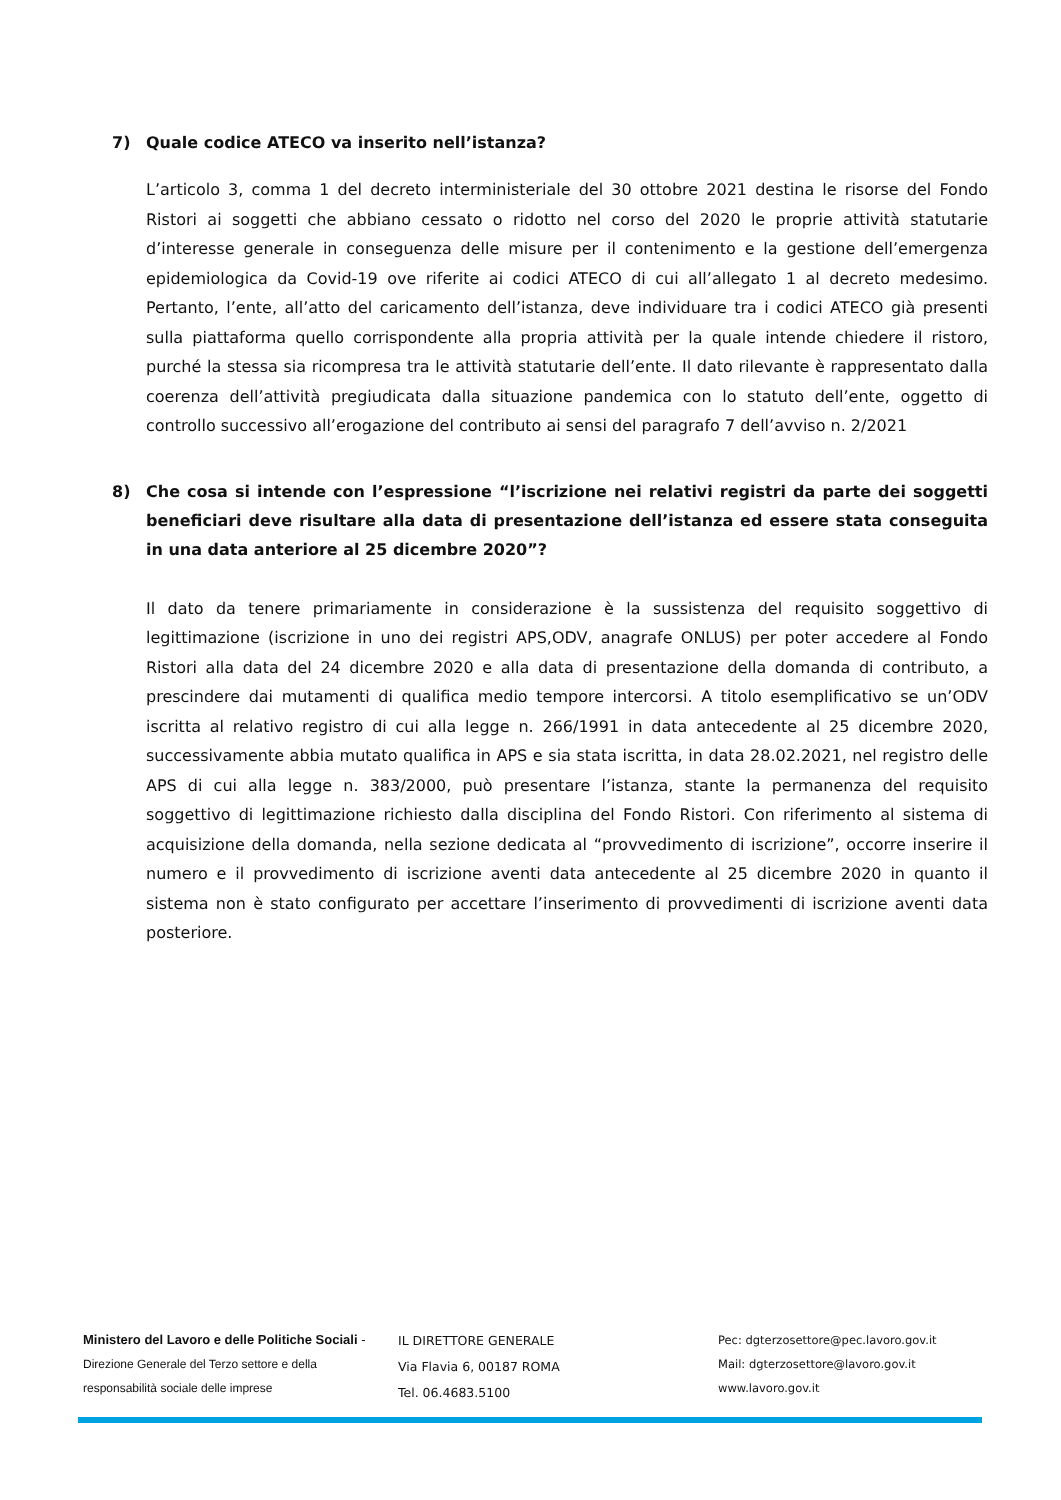7) Quale codice ATECO va inserito nell’istanza?
L’articolo 3, comma 1 del decreto interministeriale del 30 ottobre 2021 destina le risorse del Fondo Ristori ai soggetti che abbiano cessato o ridotto nel corso del 2020 le proprie attività statutarie d’interesse generale in conseguenza delle misure per il contenimento e la gestione dell’emergenza epidemiologica da Covid-19 ove riferite ai codici ATECO di cui all’allegato 1 al decreto medesimo. Pertanto, l’ente, all’atto del caricamento dell’istanza, deve individuare tra i codici ATECO già presenti sulla piattaforma quello corrispondente alla propria attività per la quale intende chiedere il ristoro, purché la stessa sia ricompresa tra le attività statutarie dell’ente. Il dato rilevante è rappresentato dalla coerenza dell’attività pregiudicata dalla situazione pandemica con lo statuto dell’ente, oggetto di controllo successivo all’erogazione del contributo ai sensi del paragrafo 7 dell’avviso n. 2/2021
8) Che cosa si intende con l’espressione “l’iscrizione nei relativi registri da parte dei soggetti beneficiari deve risultare alla data di presentazione dell’istanza ed essere stata conseguita in una data anteriore al 25 dicembre 2020”?
Il dato da tenere primariamente in considerazione è la sussistenza del requisito soggettivo di legittimazione (iscrizione in uno dei registri APS,ODV, anagrafe ONLUS) per poter accedere al Fondo Ristori alla data del 24 dicembre 2020 e alla data di presentazione della domanda di contributo, a prescindere dai mutamenti di qualifica medio tempore intercorsi. A titolo esemplificativo se un’ODV iscritta al relativo registro di cui alla legge n. 266/1991 in data antecedente al 25 dicembre 2020, successivamente abbia mutato qualifica in APS e sia stata iscritta, in data 28.02.2021, nel registro delle APS di cui alla legge n. 383/2000, può presentare l’istanza, stante la permanenza del requisito soggettivo di legittimazione richiesto dalla disciplina del Fondo Ristori. Con riferimento al sistema di acquisizione della domanda, nella sezione dedicata al “provvedimento di iscrizione”, occorre inserire il numero e il provvedimento di iscrizione aventi data antecedente al 25 dicembre 2020 in quanto il sistema non è stato configurato per accettare l’inserimento di provvedimenti di iscrizione aventi data posteriore.
Ministero del Lavoro e delle Politiche Sociali - Direzione Generale del Terzo settore e della responsabilità sociale delle imprese
IL DIRETTORE GENERALE
Via Flavia 6, 00187 ROMA
Tel. 06.4683.5100
Pec: dgterzosettore@pec.lavoro.gov.it
Mail: dgterzosettore@lavoro.gov.it
www.lavoro.gov.it